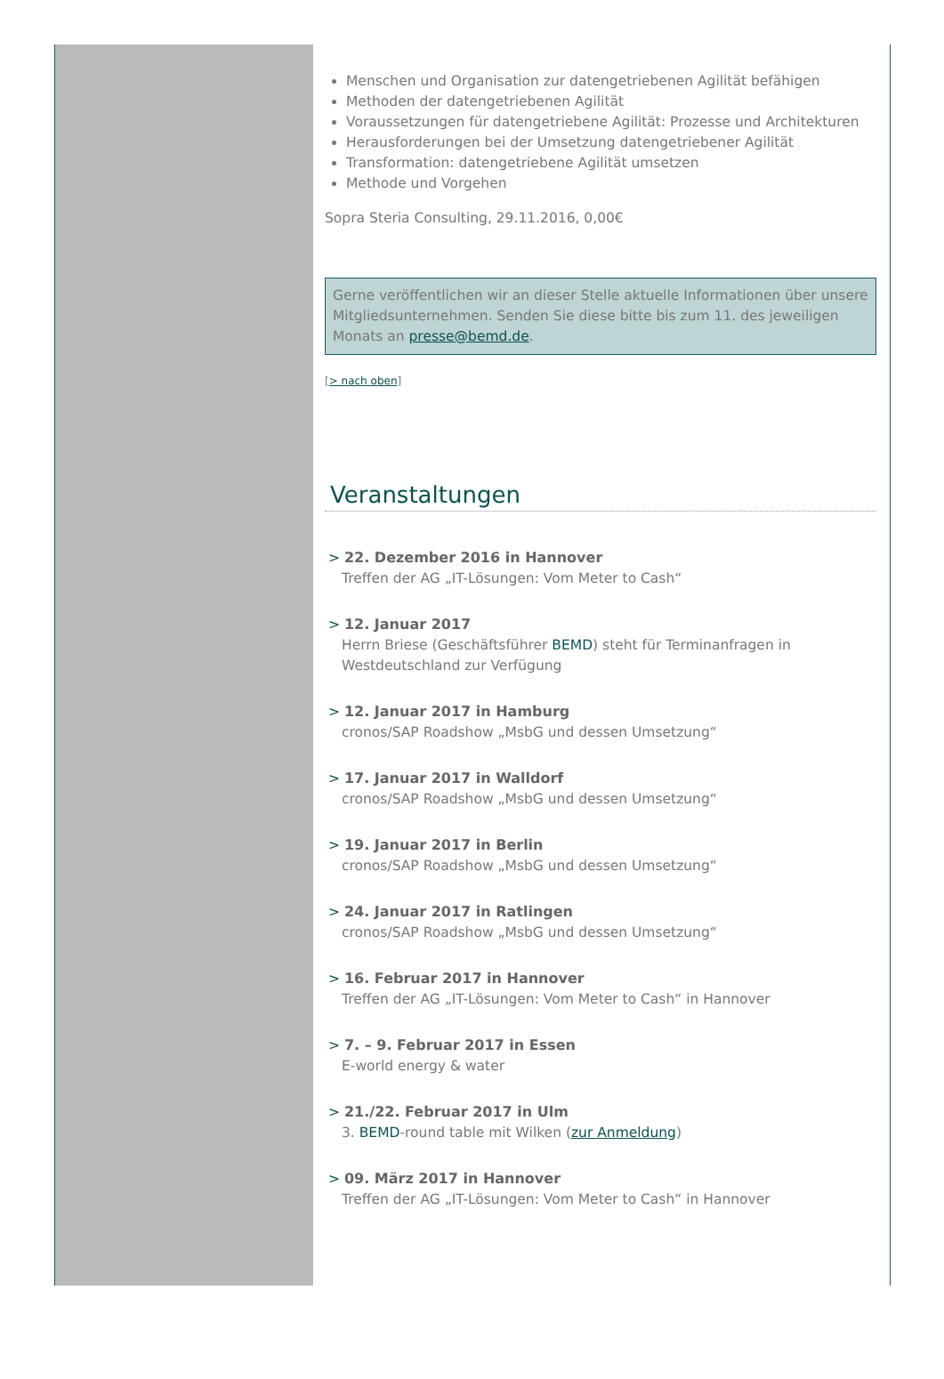Menschen und Organisation zur datengetriebenen Agilität befähigen
Methoden der datengetriebenen Agilität
Voraussetzungen für datengetriebene Agilität: Prozesse und Architekturen
Herausforderungen bei der Umsetzung datengetriebener Agilität
Transformation: datengetriebene Agilität umsetzen
Methode und Vorgehen
Sopra Steria Consulting, 29.11.2016, 0,00€
Gerne veröffentlichen wir an dieser Stelle aktuelle Informationen über unsere Mitgliedsunternehmen. Senden Sie diese bitte bis zum 11. des jeweiligen Monats an presse@bemd.de.
[> nach oben]
Veranstaltungen
> 22. Dezember 2016 in Hannover
Treffen der AG „IT-Lösungen: Vom Meter to Cash“
> 12. Januar 2017
Herrn Briese (Geschäftsführer BEMD) steht für Terminanfragen in Westdeutschland zur Verfügung
> 12. Januar 2017 in Hamburg
cronos/SAP Roadshow „MsbG und dessen Umsetzung“
> 17. Januar 2017 in Walldorf
cronos/SAP Roadshow „MsbG und dessen Umsetzung“
> 19. Januar 2017 in Berlin
cronos/SAP Roadshow „MsbG und dessen Umsetzung“
> 24. Januar 2017 in Ratlingen
cronos/SAP Roadshow „MsbG und dessen Umsetzung“
> 16. Februar 2017 in Hannover
Treffen der AG „IT-Lösungen: Vom Meter to Cash“ in Hannover
> 7. – 9. Februar 2017 in Essen
E-world energy & water
> 21./22. Februar 2017 in Ulm
3. BEMD-round table mit Wilken (zur Anmeldung)
> 09. März 2017 in Hannover
Treffen der AG „IT-Lösungen: Vom Meter to Cash“ in Hannover